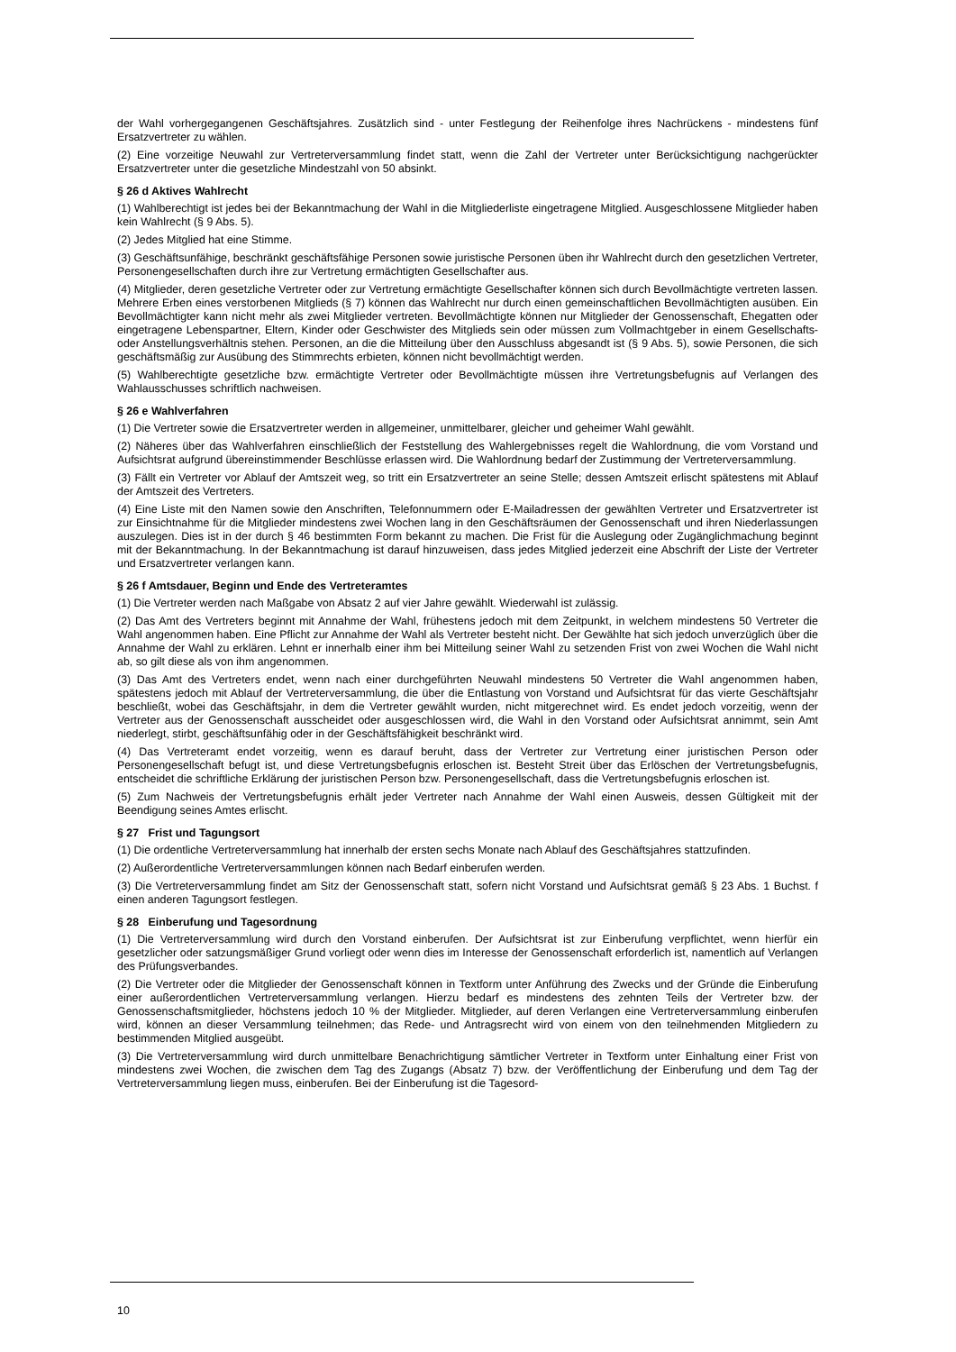der Wahl vorhergegangenen Geschäftsjahres. Zusätzlich sind - unter Festlegung der Reihenfolge ihres Nachrückens - mindestens fünf Ersatzvertreter zu wählen.
(2) Eine vorzeitige Neuwahl zur Vertreterversammlung findet statt, wenn die Zahl der Vertreter unter Berücksichtigung nachgerückter Ersatzvertreter unter die gesetzliche Mindestzahl von 50 absinkt.
§ 26 d Aktives Wahlrecht
(1) Wahlberechtigt ist jedes bei der Bekanntmachung der Wahl in die Mitgliederliste eingetragene Mitglied. Ausgeschlossene Mitglieder haben kein Wahlrecht (§ 9 Abs. 5).
(2) Jedes Mitglied hat eine Stimme.
(3) Geschäftsunfähige, beschränkt geschäftsfähige Personen sowie juristische Personen üben ihr Wahlrecht durch den gesetzlichen Vertreter, Personengesellschaften durch ihre zur Vertretung ermächtigten Gesellschafter aus.
(4) Mitglieder, deren gesetzliche Vertreter oder zur Vertretung ermächtigte Gesellschafter können sich durch Bevollmächtigte vertreten lassen. Mehrere Erben eines verstorbenen Mitglieds (§ 7) können das Wahlrecht nur durch einen gemeinschaftlichen Bevollmächtigten ausüben. Ein Bevollmächtigter kann nicht mehr als zwei Mitglieder vertreten. Bevollmächtigte können nur Mitglieder der Genossenschaft, Ehegatten oder eingetragene Lebenspartner, Eltern, Kinder oder Geschwister des Mitglieds sein oder müssen zum Vollmachtgeber in einem Gesellschafts- oder Anstellungsverhältnis stehen. Personen, an die die Mitteilung über den Ausschluss abgesandt ist (§ 9 Abs. 5), sowie Personen, die sich geschäftsmäßig zur Ausübung des Stimmrechts erbieten, können nicht bevollmächtigt werden.
(5) Wahlberechtigte gesetzliche bzw. ermächtigte Vertreter oder Bevollmächtigte müssen ihre Vertretungsbefugnis auf Verlangen des Wahlausschusses schriftlich nachweisen.
§ 26 e Wahlverfahren
(1) Die Vertreter sowie die Ersatzvertreter werden in allgemeiner, unmittelbarer, gleicher und geheimer Wahl gewählt.
(2) Näheres über das Wahlverfahren einschließlich der Feststellung des Wahlergebnisses regelt die Wahlordnung, die vom Vorstand und Aufsichtsrat aufgrund übereinstimmender Beschlüsse erlassen wird. Die Wahlordnung bedarf der Zustimmung der Vertreterversammlung.
(3) Fällt ein Vertreter vor Ablauf der Amtszeit weg, so tritt ein Ersatzvertreter an seine Stelle; dessen Amtszeit erlischt spätestens mit Ablauf der Amtszeit des Vertreters.
(4) Eine Liste mit den Namen sowie den Anschriften, Telefonnummern oder E-Mailadressen der gewählten Vertreter und Ersatzvertreter ist zur Einsichtnahme für die Mitglieder mindestens zwei Wochen lang in den Geschäftsräumen der Genossenschaft und ihren Niederlassungen auszulegen. Dies ist in der durch § 46 bestimmten Form bekannt zu machen. Die Frist für die Auslegung oder Zugänglichmachung beginnt mit der Bekanntmachung. In der Bekanntmachung ist darauf hinzuweisen, dass jedes Mitglied jederzeit eine Abschrift der Liste der Vertreter und Ersatzvertreter verlangen kann.
§ 26 f Amtsdauer, Beginn und Ende des Vertreteramtes
(1) Die Vertreter werden nach Maßgabe von Absatz 2 auf vier Jahre gewählt. Wiederwahl ist zulässig.
(2) Das Amt des Vertreters beginnt mit Annahme der Wahl, frühestens jedoch mit dem Zeitpunkt, in welchem mindestens 50 Vertreter die Wahl angenommen haben. Eine Pflicht zur Annahme der Wahl als Vertreter besteht nicht. Der Gewählte hat sich jedoch unverzüglich über die Annahme der Wahl zu erklären. Lehnt er innerhalb einer ihm bei Mitteilung seiner Wahl zu setzenden Frist von zwei Wochen die Wahl nicht ab, so gilt diese als von ihm angenommen.
(3) Das Amt des Vertreters endet, wenn nach einer durchgeführten Neuwahl mindestens 50 Vertreter die Wahl angenommen haben, spätestens jedoch mit Ablauf der Vertreterversammlung, die über die Entlastung von Vorstand und Aufsichtsrat für das vierte Geschäftsjahr beschließt, wobei das Geschäftsjahr, in dem die Vertreter gewählt wurden, nicht mitgerechnet wird. Es endet jedoch vorzeitig, wenn der Vertreter aus der Genossenschaft ausscheidet oder ausgeschlossen wird, die Wahl in den Vorstand oder Aufsichtsrat annimmt, sein Amt niederlegt, stirbt, geschäftsunfähig oder in der Geschäftsfähigkeit beschränkt wird.
(4) Das Vertreteramt endet vorzeitig, wenn es darauf beruht, dass der Vertreter zur Vertretung einer juristischen Person oder Personengesellschaft befugt ist, und diese Vertretungsbefugnis erloschen ist. Besteht Streit über das Erlöschen der Vertretungsbefugnis, entscheidet die schriftliche Erklärung der juristischen Person bzw. Personengesellschaft, dass die Vertretungsbefugnis erloschen ist.
(5) Zum Nachweis der Vertretungsbefugnis erhält jeder Vertreter nach Annahme der Wahl einen Ausweis, dessen Gültigkeit mit der Beendigung seines Amtes erlischt.
§ 27 Frist und Tagungsort
(1) Die ordentliche Vertreterversammlung hat innerhalb der ersten sechs Monate nach Ablauf des Geschäftsjahres stattzufinden.
(2) Außerordentliche Vertreterversammlungen können nach Bedarf einberufen werden.
(3) Die Vertreterversammlung findet am Sitz der Genossenschaft statt, sofern nicht Vorstand und Aufsichtsrat gemäß § 23 Abs. 1 Buchst. f einen anderen Tagungsort festlegen.
§ 28 Einberufung und Tagesordnung
(1) Die Vertreterversammlung wird durch den Vorstand einberufen. Der Aufsichtsrat ist zur Einberufung verpflichtet, wenn hierfür ein gesetzlicher oder satzungsmäßiger Grund vorliegt oder wenn dies im Interesse der Genossenschaft erforderlich ist, namentlich auf Verlangen des Prüfungsverbandes.
(2) Die Vertreter oder die Mitglieder der Genossenschaft können in Textform unter Anführung des Zwecks und der Gründe die Einberufung einer außerordentlichen Vertreterversammlung verlangen. Hierzu bedarf es mindestens des zehnten Teils der Vertreter bzw. der Genossenschaftsmitglieder, höchstens jedoch 10 % der Mitglieder. Mitglieder, auf deren Verlangen eine Vertreterversammlung einberufen wird, können an dieser Versammlung teilnehmen; das Rede- und Antragsrecht wird von einem von den teilnehmenden Mitgliedern zu bestimmenden Mitglied ausgeübt.
(3) Die Vertreterversammlung wird durch unmittelbare Benachrichtigung sämtlicher Vertreter in Textform unter Einhaltung einer Frist von mindestens zwei Wochen, die zwischen dem Tag des Zugangs (Absatz 7) bzw. der Veröffentlichung der Einberufung und dem Tag der Vertreterversammlung liegen muss, einberufen. Bei der Einberufung ist die Tagesord-
10